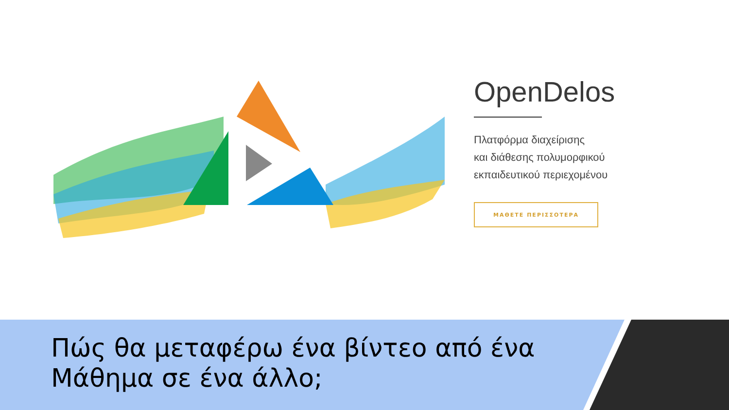OpenDelos
Πλατφόρμα διαχείρισης
και διάθεσης πολυμορφικού
εκπαιδευτικού περιεχομένου
ΜΑΘΕΤΕ ΠΕΡΙΣΣΟΤΕΡΑ
Πώς θα μεταφέρω ένα βίντεο από ένα Μάθημα σε ένα άλλο;